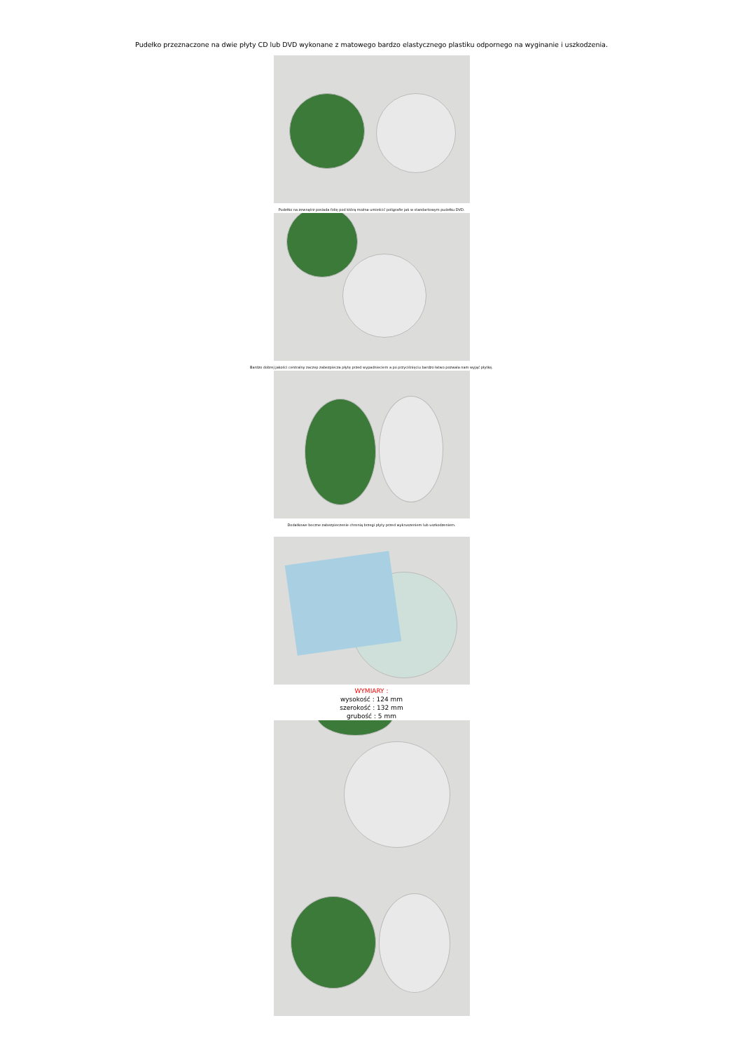Pudełko przeznaczone na dwie płyty CD lub DVD wykonane z matowego bardzo elastycznego plastiku odpornego na wyginanie i uszkodzenia.
Pudełko na zewnątrz posiada folię pod którą można umieścić poligrafie jak w standartowym pudełku DVD.
Bardzo dobrej jakości centralny zaczep zabezpiecza płytę przed wypadnieciem a po przyciśnięciu bardzo łatwo pozwala nam wyjąć płytkę.
Dodatkowe boczne zabezpieczenie chronią brzegi płyty przed wykruszeniem lub uszkodzeniem.
WYMIARY :
wysokość : 124 mm
szerokość : 132 mm
grubość : 5 mm